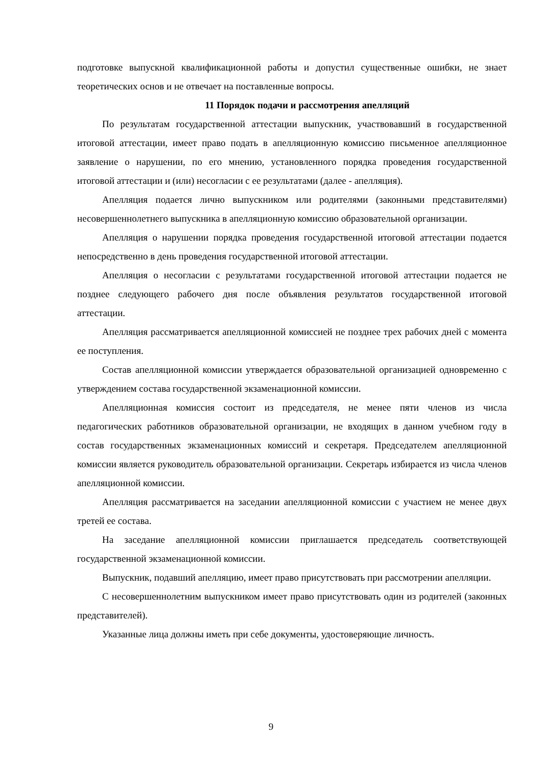подготовке выпускной квалификационной работы и допустил существенные ошибки, не знает теоретических основ и не отвечает на поставленные вопросы.
11 Порядок подачи и рассмотрения апелляций
По результатам государственной аттестации выпускник, участвовавший в государственной итоговой аттестации, имеет право подать в апелляционную комиссию письменное апелляционное заявление о нарушении, по его мнению, установленного порядка проведения государственной итоговой аттестации и (или) несогласии с ее результатами (далее - апелляция).
Апелляция подается лично выпускником или родителями (законными представителями) несовершеннолетнего выпускника в апелляционную комиссию образовательной организации.
Апелляция о нарушении порядка проведения государственной итоговой аттестации подается непосредственно в день проведения государственной итоговой аттестации.
Апелляция о несогласии с результатами государственной итоговой аттестации подается не позднее следующего рабочего дня после объявления результатов государственной итоговой аттестации.
Апелляция рассматривается апелляционной комиссией не позднее трех рабочих дней с момента ее поступления.
Состав апелляционной комиссии утверждается образовательной организацией одновременно с утверждением состава государственной экзаменационной комиссии.
Апелляционная комиссия состоит из председателя, не менее пяти членов из числа педагогических работников образовательной организации, не входящих в данном учебном году в состав государственных экзаменационных комиссий и секретаря. Председателем апелляционной комиссии является руководитель образовательной организации. Секретарь избирается из числа членов апелляционной комиссии.
Апелляция рассматривается на заседании апелляционной комиссии с участием не менее двух третей ее состава.
На заседание апелляционной комиссии приглашается председатель соответствующей государственной экзаменационной комиссии.
Выпускник, подавший апелляцию, имеет право присутствовать при рассмотрении апелляции.
С несовершеннолетним выпускником имеет право присутствовать один из родителей (законных представителей).
Указанные лица должны иметь при себе документы, удостоверяющие личность.
9